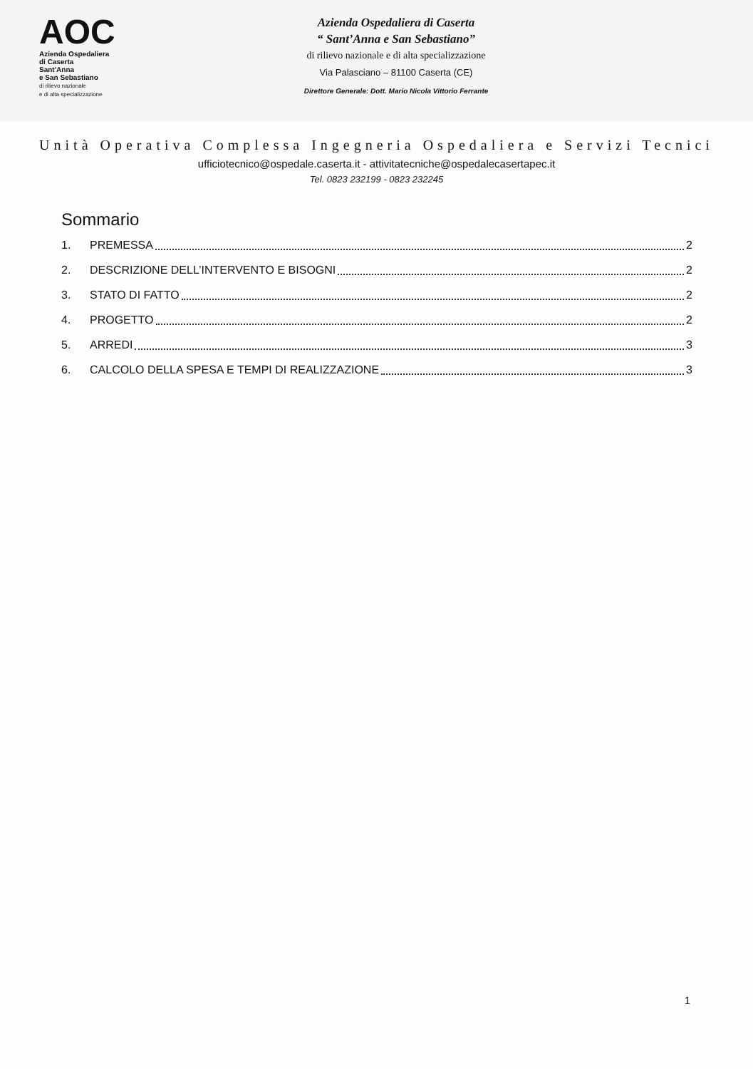AOC
Azienda Ospedaliera
di Caserta
Sant'Anna
e San Sebastiano
di rilievo nazionale
e di alta specializzazione
Azienda Ospedaliera di Caserta
“ Sant’Anna e San Sebastiano”
di rilievo nazionale e di alta specializzazione
Via Palasciano – 81100 Caserta (CE)
Direttore Generale: Dott. Mario Nicola Vittorio Ferrante
Unità Operativa Complessa Ingegneria Ospedaliera e Servizi Tecnici
ufficiotecnico@ospedale.caserta.it - attivitatecniche@ospedalecasertapec.it
Tel. 0823 232199 - 0823 232245
Sommario
1. PREMESSA 2
2. DESCRIZIONE DELL’INTERVENTO E BISOGNI 2
3. STATO DI FATTO 2
4. PROGETTO 2
5. ARREDI 3
6. CALCOLO DELLA SPESA E TEMPI DI REALIZZAZIONE 3
1